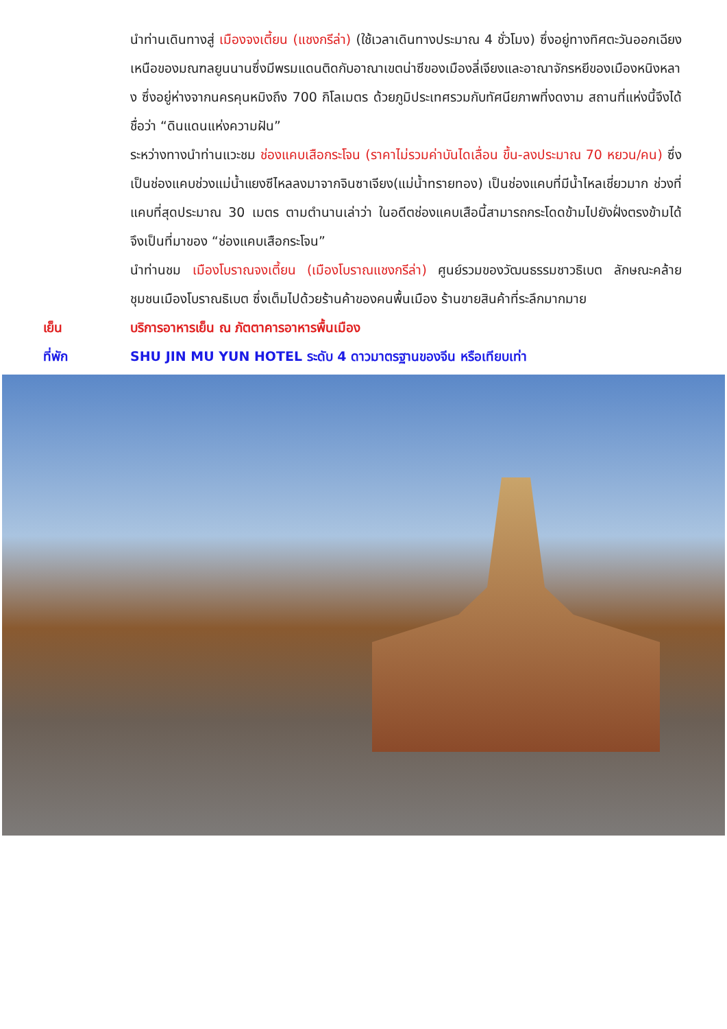นำท่านเดินทางสู่ เมืองจงเตี้ยน (แชงกรีล่า) (ใช้เวลาเดินทางประมาณ 4 ชั่วโมง) ซึ่งอยู่ทางทิศตะวันออกเฉียงเหนือของมณฑลยูนนานซึ่งมีพรมแดนติดกับอาณาเขตน่าซีของเมืองลี่เจียงและอาณาจักรหยีของเมืองหนิงหลาง ซึ่งอยู่ห่างจากนครคุนหมิงถึง 700 กิโลเมตร ด้วยภูมิประเทศรวมกับทัศนียภาพที่งดงาม สถานที่แห่งนี้จึงได้ชื่อว่า “ดินแดนแห่งความฝัน”
ระหว่างทางนำท่านแวะชม ช่องแคบเสือกระโจน (ราคาไม่รวมค่าบันไดเลื่อน ขึ้น-ลงประมาณ 70 หยวน/คน) ซึ่งเป็นช่องแคบช่วงแม่น้ำแยงซีไหลลงมาจากจินซาเจียง(แม่น้ำทรายทอง) เป็นช่องแคบที่มีน้ำไหลเชี่ยวมาก ช่วงที่แคบที่สุดประมาณ 30 เมตร ตามตำนานเล่าว่า ในอดีตช่องแคบเสือนี้สามารถกระโดดข้ามไปยังฝั่งตรงข้ามได้ จึงเป็นที่มาของ “ช่องแคบเสือกระโจน”
นำท่านชม เมืองโบราณจงเตี้ยน (เมืองโบราณแชงกรีล่า) ศูนย์รวมของวัฒนธรรมชาวธิเบต ลักษณะคล้ายชุมชนเมืองโบราณธิเบต ซึ่งเต็มไปด้วยร้านค้าของคนพื้นเมือง ร้านขายสินค้าที่ระลึกมากมาย
เย็น บริการอาหารเย็น ณ ภัตตาคารอาหารพื้นเมือง
ที่พัก SHU JIN MU YUN HOTEL ระดับ 4 ดาวมาตรฐานของจีน หรือเทียบเท่า